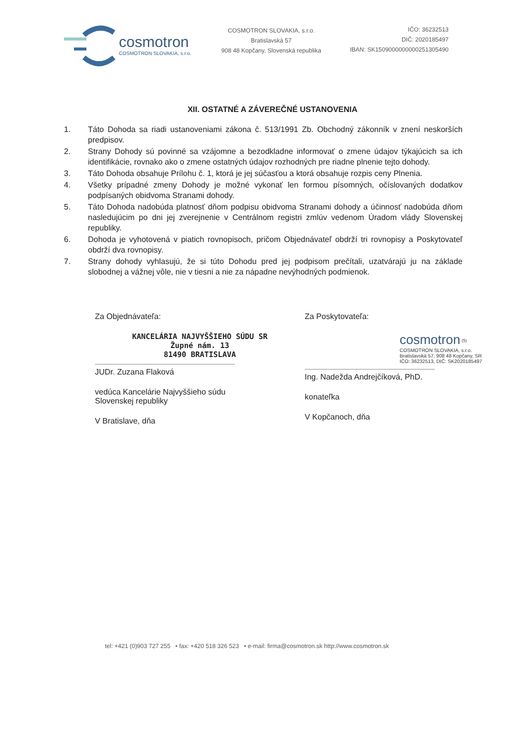cosmotron
COSMOTRON SLOVAKIA, s.r.o.
COSMOTRON SLOVAKIA, s.r.o.
Bratislavská 57
908 48 Kopčany, Slovenská republika
IČO: 36232513
DIČ: 2020185497
IBAN: SK1509000000000251305490
XII. OSTATNÉ A ZÁVEREČNÉ USTANOVENIA
1. Táto Dohoda sa riadi ustanoveniami zákona č. 513/1991 Zb. Obchodný zákonník v znení neskorších predpisov.
2. Strany Dohody sú povinné sa vzájomne a bezodkladne informovať o zmene údajov týkajúcich sa ich identifikácie, rovnako ako o zmene ostatných údajov rozhodných pre riadne plnenie tejto dohody.
3. Táto Dohoda obsahuje Prílohu č. 1, ktorá je jej súčasťou a ktorá obsahuje rozpis ceny Plnenia.
4. Všetky prípadné zmeny Dohody je možné vykonať len formou písomných, očíslovaných dodatkov podpísaných obidvoma Stranami dohody.
5. Táto Dohoda nadobúda platnosť dňom podpisu obidvoma Stranami dohody a účinnosť nadobúda dňom nasledujúcim po dni jej zverejnenie v Centrálnom registri zmlúv vedenom Úradom vlády Slovenskej republiky.
6. Dohoda je vyhotovená v piatich rovnopisoch, pričom Objednávateľ obdrží tri rovnopisy a Poskytovateľ obdrží dva rovnopisy.
7. Strany dohody vyhlasujú, že si túto Dohodu pred jej podpisom prečítali, uzatvárajú ju na základe slobodnej a vážnej vôle, nie v tiesni a nie za nápadne nevýhodných podmienok.
Za Objednávateľa:
KANCELÁRIA NAJVYŠŠIEHO SÚDU SR
Župné nám. 13
81490 BRATISLAVA
JUDr. Zuzana Flaková
vedúca Kancelárie Najvyššieho súdu
Slovenskej republiky
V Bratislave, dňa
Za Poskytovateľa:
cosmotron <sup>(5)</sup>
COSMOTRON SLOVAKIA, s.r.o.
Bratislavská 57, 908 48 Kopčany, SR
IČO: 36232513, DIČ: SK2020185497
Ing. Nadežda Andrejčíková, PhD.
konateľka
V Kopčanoch, dňa
tel: +421 (0)903 727 255 • fax: +420 518 326 523 • e-mail: firma@cosmotron.sk http://www.cosmotron.sk